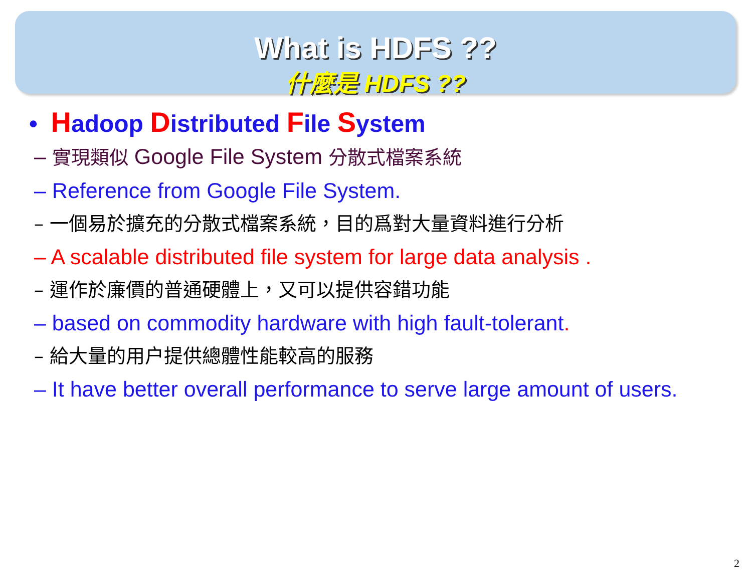What is HDFS ??
什麼是 HDFS ??
• Hadoop Distributed File System
– 實現類似 Google File System 分散式檔案系統
– Reference from Google File System.
– 一個易於擴充的分散式檔案系統，目的爲對大量資料進行分析
– A scalable distributed file system for large data analysis .
– 運作於廉價的普通硬體上，又可以提供容錯功能
– based on commodity hardware with high fault-tolerant.
– 給大量的用户提供總體性能較高的服務
– It have better overall performance to serve large amount of users.
2